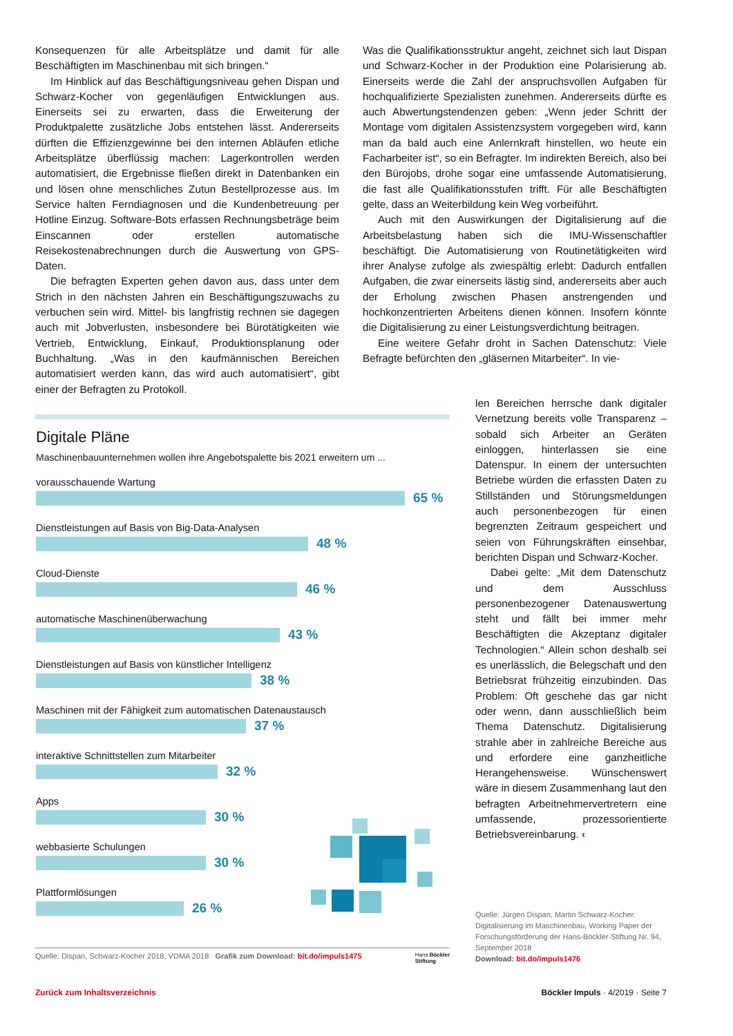Konsequenzen für alle Arbeitsplätze und damit für alle Beschäftigten im Maschinenbau mit sich bringen.“
Im Hinblick auf das Beschäftigungsniveau gehen Dispan und Schwarz-Kocher von gegenläufigen Entwicklungen aus. Einerseits sei zu erwarten, dass die Erweiterung der Produktpalette zusätzliche Jobs entstehen lässt. Andererseits dürften die Effizienzgewinne bei den internen Abläufen etliche Arbeitsplätze überflüssig machen: Lagerkontrollen werden automatisiert, die Ergebnisse fließen direkt in Datenbanken ein und lösen ohne menschliches Zutun Bestellprozesse aus. Im Service halten Ferndiagnosen und die Kundenbetreuung per Hotline Einzug. Software-Bots erfassen Rechnungsbeträge beim Einscannen oder erstellen automatische Reisekostenabrechnungen durch die Auswertung von GPS-Daten.
Die befragten Experten gehen davon aus, dass unter dem Strich in den nächsten Jahren ein Beschäftigungszuwachs zu verbuchen sein wird. Mittel- bis langfristig rechnen sie dagegen auch mit Jobverlusten, insbesondere bei Bürotätigkeiten wie Vertrieb, Entwicklung, Einkauf, Produktionsplanung oder Buchhaltung. „Was in den kaufmännischen Bereichen automatisiert werden kann, das wird auch automatisiert“, gibt einer der Befragten zu Protokoll.
Was die Qualifikationsstruktur angeht, zeichnet sich laut Dispan und Schwarz-Kocher in der Produktion eine Polarisierung ab. Einerseits werde die Zahl der anspruchsvollen Aufgaben für hochqualifizierte Spezialisten zunehmen. Andererseits dürfte es auch Abwertungstendenzen geben: „Wenn jeder Schritt der Montage vom digitalen Assistenzsystem vorgegeben wird, kann man da bald auch eine Anlernkraft hinstellen, wo heute ein Facharbeiter ist“, so ein Befragter. Im indirekten Bereich, also bei den Bürojobs, drohe sogar eine umfassende Automatisierung, die fast alle Qualifikationsstufen trifft. Für alle Beschäftigten gelte, dass an Weiterbildung kein Weg vorbeiführt.
Auch mit den Auswirkungen der Digitalisierung auf die Arbeitsbelastung haben sich die IMU-Wissenschaftler beschäftigt. Die Automatisierung von Routinetätigkeiten wird ihrer Analyse zufolge als zwiespältig erlebt: Dadurch entfallen Aufgaben, die zwar einerseits lästig sind, andererseits aber auch der Erholung zwischen Phasen anstrengenden und hochkonzentrierten Arbeitens dienen können. Insofern könnte die Digitalisierung zu einer Leistungsverdichtung beitragen.
Eine weitere Gefahr droht in Sachen Datenschutz: Viele Befragte befürchten den „gläsernen Mitarbeiter“. In vie-
len Bereichen herrsche dank digitaler Vernetzung bereits volle Transparenz – sobald sich Arbeiter an Geräten einloggen, hinterlassen sie eine Datenspur. In einem der untersuchten Betriebe würden die erfassten Daten zu Stillständen und Störungsmeldungen auch personenbezogen für einen begrenzten Zeitraum gespeichert und seien von Führungskräften einsehbar, berichten Dispan und Schwarz-Kocher.
Dabei gelte: „Mit dem Datenschutz und dem Ausschluss personenbezogener Datenauswertung steht und fällt bei immer mehr Beschäftigten die Akzeptanz digitaler Technologien.“ Allein schon deshalb sei es unerlässlich, die Belegschaft und den Betriebsrat frühzeitig einzubinden. Das Problem: Oft geschehe das gar nicht oder wenn, dann ausschließlich beim Thema Datenschutz. Digitalisierung strahle aber in zahlreiche Bereiche aus und erfordere eine ganzheitliche Herangehensweise. Wünschenswert wäre in diesem Zusammenhang laut den befragten Arbeitnehmervertretern eine umfassende, prozessorientierte Betriebsvereinbarung. ‹
Quelle: Jürgen Dispan, Martin Schwarz-Kocher: Digitalisierung im Maschinenbau, Working Paper der Forschungsförderung der Hans-Böckler-Stiftung Nr. 94, September 2018
Download: bit.do/impuls1476
Digitale Pläne
Maschinenbauunternehmen wollen ihre Angebotspalette bis 2021 erweitern um ...
vorausschauende Wartung
65 %
Dienstleistungen auf Basis von Big-Data-Analysen
48 %
Cloud-Dienste
46 %
automatische Maschinenüberwachung
43 %
Dienstleistungen auf Basis von künstlicher Intelligenz
38 %
Maschinen mit der Fähigkeit zum automatischen Datenaustausch
37 %
interaktive Schnittstellen zum Mitarbeiter
32 %
Apps
30 %
webbasierte Schulungen
30 %
Plattformlösungen
26 %
Quelle: Dispan, Schwarz-Kocher 2018, VDMA 2018 Grafik zum Download: bit.do/impuls1475 Hans Böckler
Stiftung
Zurück zum Inhaltsverzeichnis Böckler Impuls · 4/2019 · Seite 7